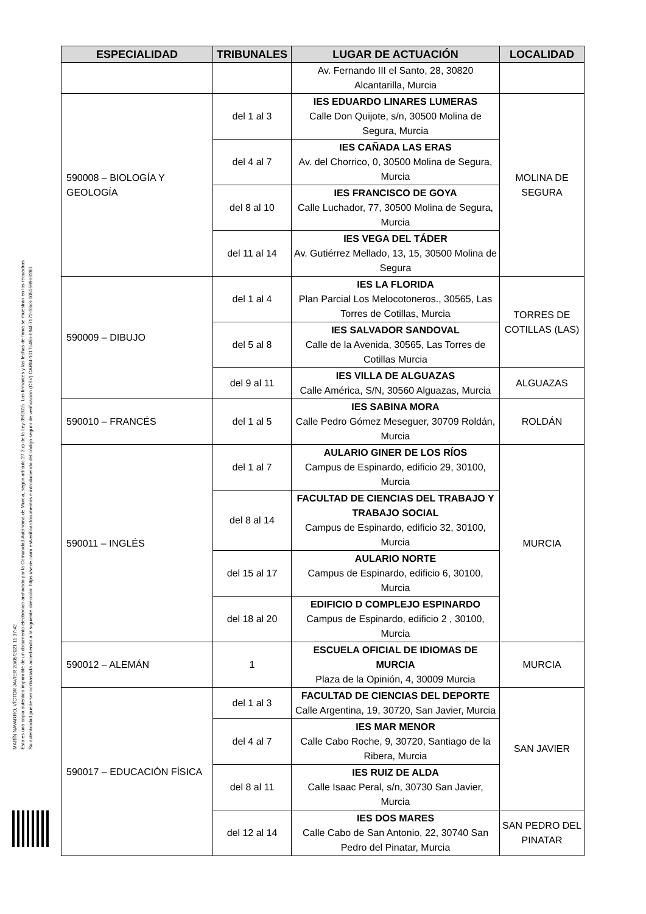MARÍN NAVARRO, VÍCTOR JAVIER 20/05/2021 11:37:42
Esta es una copia auténtica imprimible de un documento electrónico archivado por la Comunidad Autónoma de Murcia, según artículo 27.3.c) de la Ley 39/2015. Los firmantes y las fechas de firma se muestran en los recuadros.
Su autenticidad puede ser contrastada accediendo a la siguiente dirección: https://sede.carm.es/verificardocumentos e introduciendo del código seguro de verificación (CSV) CARM-1017c45b-b94f-7172-63c3-0050569b6280
| ESPECIALIDAD | TRIBUNALES | LUGAR DE ACTUACIÓN | LOCALIDAD |
| --- | --- | --- | --- |
| | | Av. Fernando III el Santo, 28, 30820 Alcantarilla, Murcia | |
| 590008 – BIOLOGÍA Y GEOLOGÍA | del 1 al 3 | IES EDUARDO LINARES LUMERAS Calle Don Quijote, s/n, 30500 Molina de Segura, Murcia | MOLINA DE SEGURA |
| | del 4 al 7 | IES CAÑADA LAS ERAS Av. del Chorrico, 0, 30500 Molina de Segura, Murcia | |
| | del 8 al 10 | IES FRANCISCO DE GOYA Calle Luchador, 77, 30500 Molina de Segura, Murcia | |
| | del 11 al 14 | IES VEGA DEL TÁDER Av. Gutiérrez Mellado, 13, 15, 30500 Molina de Segura | |
| 590009 – DIBUJO | del 1 al 4 | IES LA FLORIDA Plan Parcial Los Melocotoneros., 30565, Las Torres de Cotillas, Murcia | TORRES DE COTILLAS (LAS) |
| | del 5 al 8 | IES SALVADOR SANDOVAL Calle de la Avenida, 30565, Las Torres de Cotillas Murcia | |
| | del 9 al 11 | IES VILLA DE ALGUAZAS Calle América, S/N, 30560 Alguazas, Murcia | ALGUAZAS |
| 590010 – FRANCÉS | del 1 al 5 | IES SABINA MORA Calle Pedro Gómez Meseguer, 30709 Roldán, Murcia | ROLDÁN |
| 590011 – INGLÉS | del 1 al 7 | AULARIO GINER DE LOS RÍOS Campus de Espinardo, edificio 29, 30100, Murcia | MURCIA |
| | del 8 al 14 | FACULTAD DE CIENCIAS DEL TRABAJO Y TRABAJO SOCIAL Campus de Espinardo, edificio 32, 30100, Murcia | |
| | del 15 al 17 | AULARIO NORTE Campus de Espinardo, edificio 6, 30100, Murcia | |
| | del 18 al 20 | EDIFICIO D COMPLEJO ESPINARDO Campus de Espinardo, edificio 2 , 30100, Murcia | |
| 590012 – ALEMÁN | 1 | ESCUELA OFICIAL DE IDIOMAS DE MURCIA Plaza de la Opinión, 4, 30009 Murcia | MURCIA |
| 590017 – EDUCACIÓN FÍSICA | del 1 al 3 | FACULTAD DE CIENCIAS DEL DEPORTE Calle Argentina, 19, 30720, San Javier, Murcia | SAN JAVIER |
| | del 4 al 7 | IES MAR MENOR Calle Cabo Roche, 9, 30720, Santiago de la Ribera, Murcia | |
| | del 8 al 11 | IES RUIZ DE ALDA Calle Isaac Peral, s/n, 30730 San Javier, Murcia | |
| | del 12 al 14 | IES DOS MARES Calle Cabo de San Antonio, 22, 30740 San Pedro del Pinatar, Murcia | SAN PEDRO DEL PINATAR |